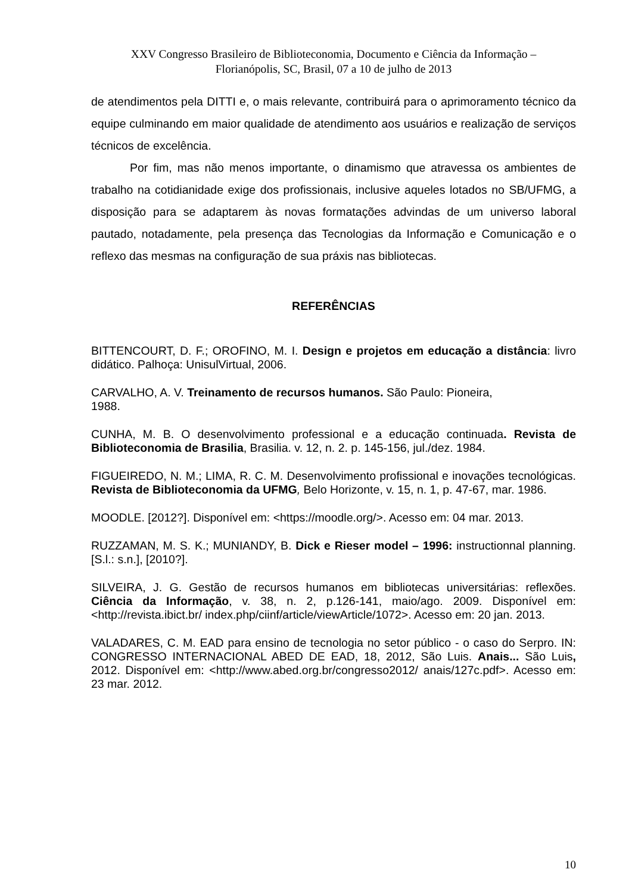XXV Congresso Brasileiro de Biblioteconomia, Documento e Ciência da Informação –
Florianópolis, SC, Brasil, 07 a 10 de julho de 2013
de atendimentos pela DITTI e, o mais relevante, contribuirá para o aprimoramento técnico da equipe culminando em maior qualidade de atendimento aos usuários e realização de serviços técnicos de excelência.
Por fim, mas não menos importante, o dinamismo que atravessa os ambientes de trabalho na cotidianidade exige dos profissionais, inclusive aqueles lotados no SB/UFMG, a disposição para se adaptarem às novas formatações advindas de um universo laboral pautado, notadamente, pela presença das Tecnologias da Informação e Comunicação e o reflexo das mesmas na configuração de sua práxis nas bibliotecas.
REFERÊNCIAS
BITTENCOURT, D. F.; OROFINO, M. I. Design e projetos em educação a distância: livro didático. Palhoça: UnisulVirtual, 2006.
CARVALHO, A. V. Treinamento de recursos humanos. São Paulo: Pioneira,
1988.
CUNHA, M. B. O desenvolvimento professional e a educação continuada. Revista de Biblioteconomia de Brasilia, Brasilia. v. 12, n. 2. p. 145-156, jul./dez. 1984.
FIGUEIREDO, N. M.; LIMA, R. C. M. Desenvolvimento profissional e inovações tecnológicas. Revista de Biblioteconomia da UFMG, Belo Horizonte, v. 15, n. 1, p. 47-67, mar. 1986.
MOODLE. [2012?]. Disponível em: <https://moodle.org/>. Acesso em: 04 mar. 2013.
RUZZAMAN, M. S. K.; MUNIANDY, B. Dick e Rieser model – 1996: instructionnal planning. [S.l.: s.n.], [2010?].
SILVEIRA, J. G. Gestão de recursos humanos em bibliotecas universitárias: reflexões. Ciência da Informação, v. 38, n. 2, p.126-141, maio/ago. 2009. Disponível em: <http://revista.ibict.br/ index.php/ciinf/article/viewArticle/1072>. Acesso em: 20 jan. 2013.
VALADARES, C. M. EAD para ensino de tecnologia no setor público - o caso do Serpro. IN: CONGRESSO INTERNACIONAL ABED DE EAD, 18, 2012, São Luis. Anais... São Luis, 2012. Disponível em: <http://www.abed.org.br/congresso2012/ anais/127c.pdf>. Acesso em: 23 mar. 2012.
10